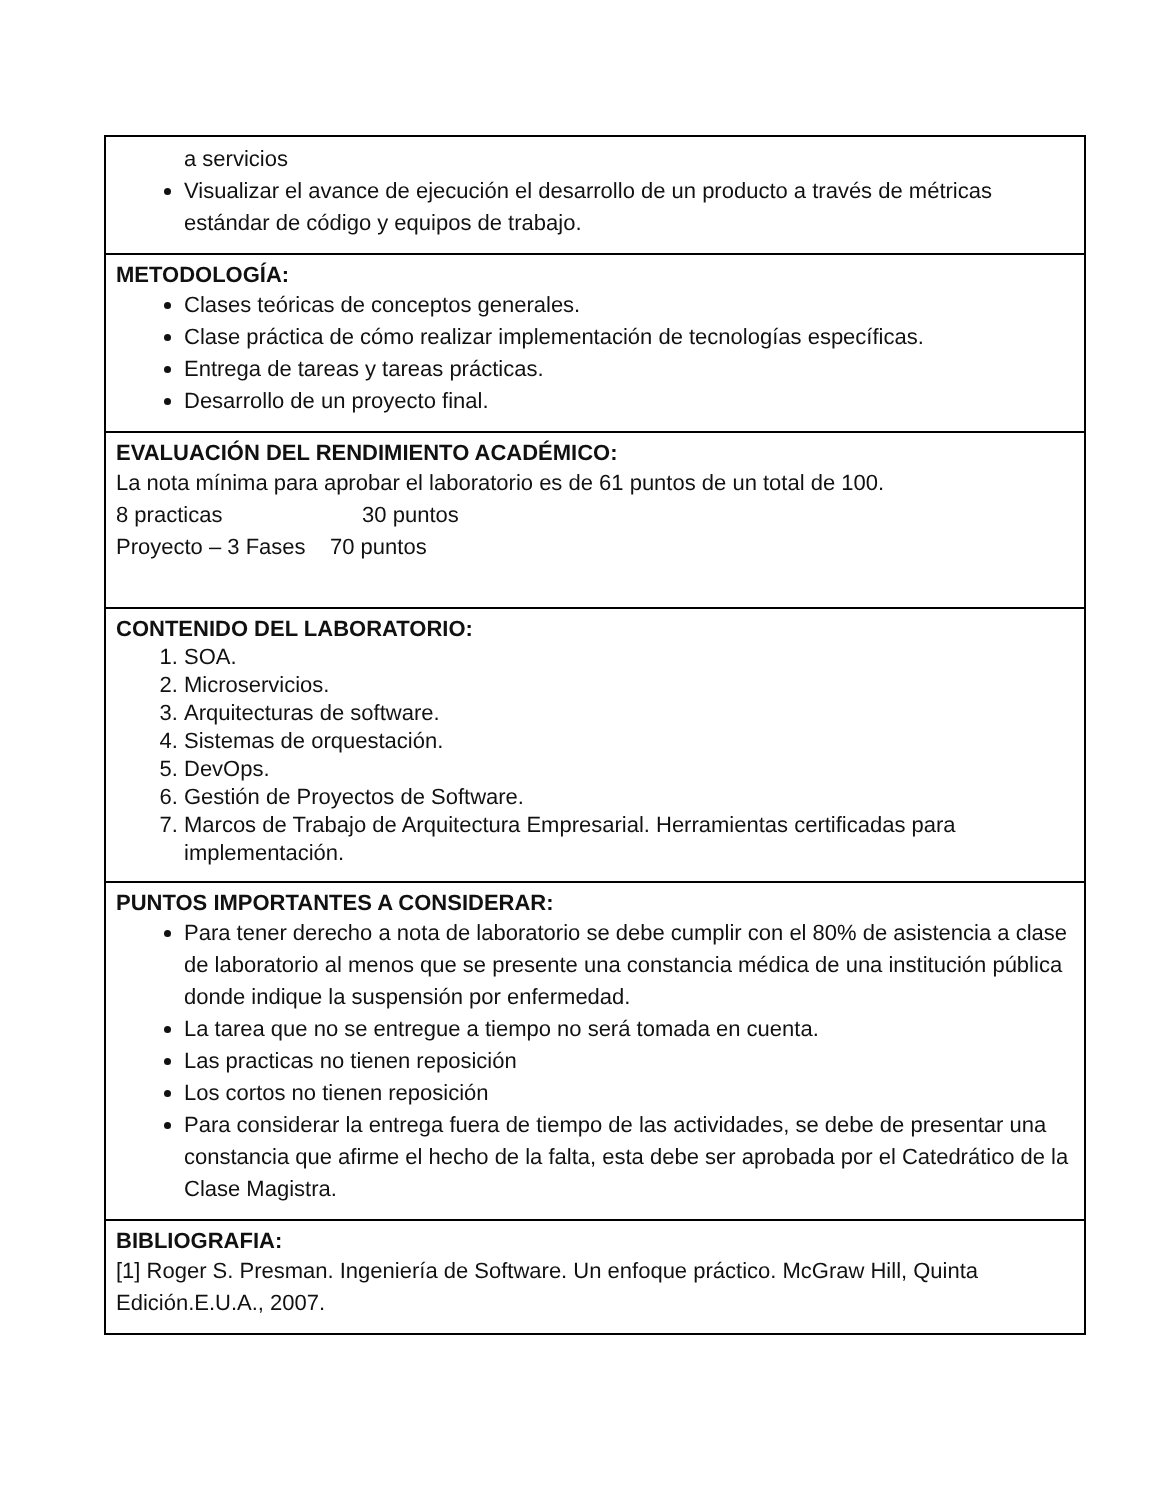| a servicios Visualizar el avance de ejecución el desarrollo de un producto a través de métricas estándar de código y equipos de trabajo. |
| METODOLOGÍA: Clases teóricas de conceptos generales. Clase práctica de cómo realizar implementación de tecnologías específicas. Entrega de tareas y tareas prácticas. Desarrollo de un proyecto final. |
| EVALUACIÓN DEL RENDIMIENTO ACADÉMICO: La nota mínima para aprobar el laboratorio es de 61 puntos de un total de 100. 8 practicas 30 puntos Proyecto – 3 Fases 70 puntos |
| CONTENIDO DEL LABORATORIO: 1. SOA. 2. Microservicios. 3. Arquitecturas de software. 4. Sistemas de orquestación. 5. DevOps. 6. Gestión de Proyectos de Software. 7. Marcos de Trabajo de Arquitectura Empresarial. Herramientas certificadas para implementación. |
| PUNTOS IMPORTANTES A CONSIDERAR: Para tener derecho a nota de laboratorio se debe cumplir con el 80% de asistencia a clase de laboratorio al menos que se presente una constancia médica de una institución pública donde indique la suspensión por enfermedad. La tarea que no se entregue a tiempo no será tomada en cuenta. Las practicas no tienen reposición Los cortos no tienen reposición Para considerar la entrega fuera de tiempo de las actividades, se debe de presentar una constancia que afirme el hecho de la falta, esta debe ser aprobada por el Catedrático de la Clase Magistra. |
| BIBLIOGRAFIA: [1] Roger S. Presman. Ingeniería de Software. Un enfoque práctico. McGraw Hill, Quinta Edición.E.U.A., 2007. |